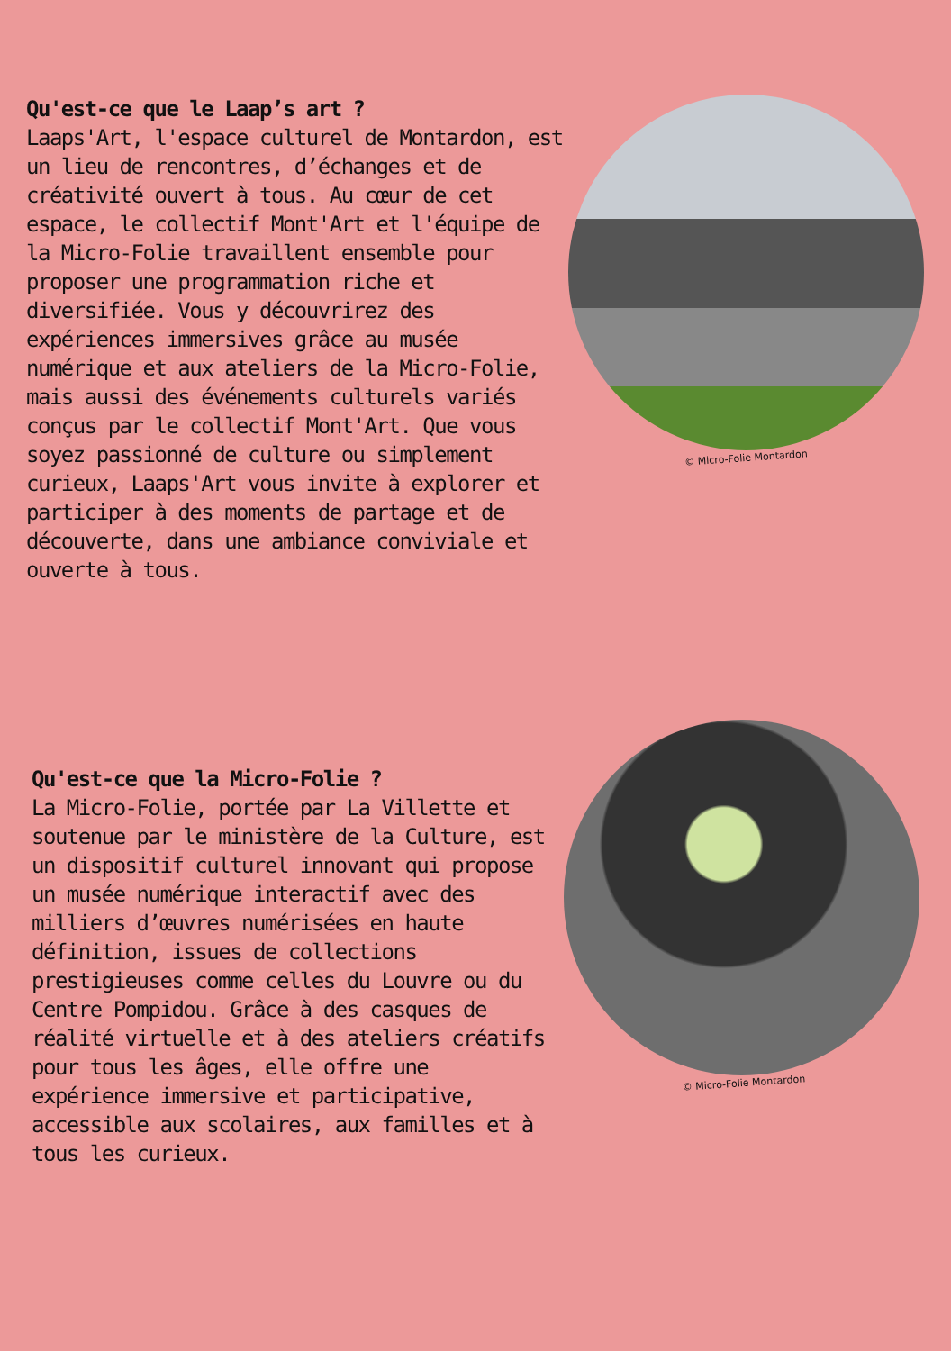Qu'est-ce que le Laap’s art ?
Laaps'Art, l'espace culturel de Montardon, est un lieu de rencontres, d’échanges et de créativité ouvert à tous. Au cœur de cet espace, le collectif Mont'Art et l'équipe de la Micro-Folie travaillent ensemble pour proposer une programmation riche et diversifiée. Vous y découvrirez des expériences immersives grâce au musée numérique et aux ateliers de la Micro-Folie, mais aussi des événements culturels variés conçus par le collectif Mont'Art. Que vous soyez passionné de culture ou simplement curieux, Laaps'Art vous invite à explorer et participer à des moments de partage et de découverte, dans une ambiance conviviale et ouverte à tous.
© Micro-Folie Montardon
Qu'est-ce que la Micro-Folie ?
La Micro-Folie, portée par La Villette et soutenue par le ministère de la Culture, est un dispositif culturel innovant qui propose un musée numérique interactif avec des milliers d’œuvres numérisées en haute définition, issues de collections prestigieuses comme celles du Louvre ou du Centre Pompidou. Grâce à des casques de réalité virtuelle et à des ateliers créatifs pour tous les âges, elle offre une expérience immersive et participative, accessible aux scolaires, aux familles et à tous les curieux.
© Micro-Folie Montardon